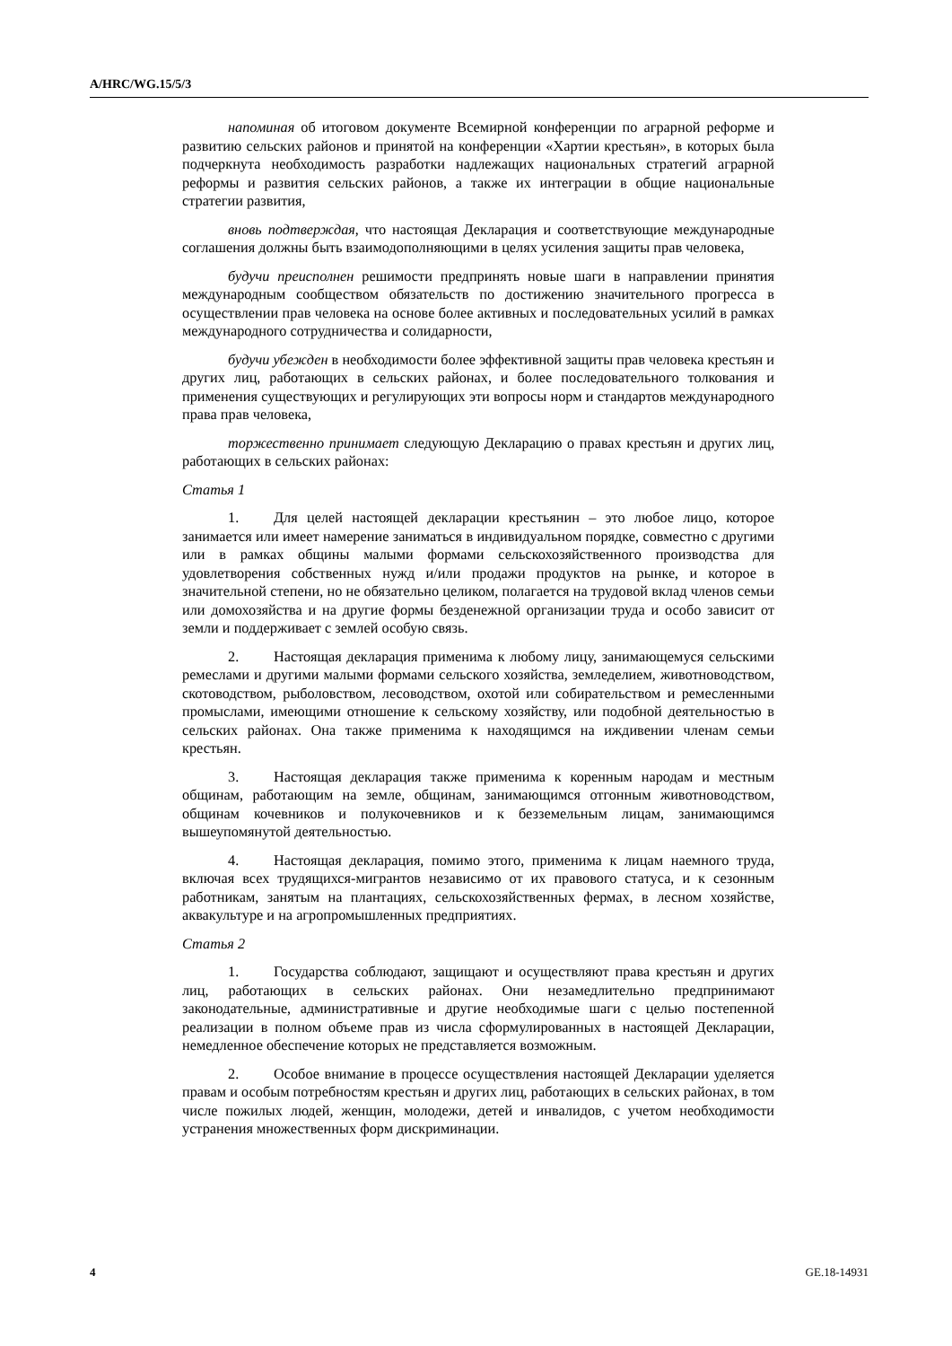A/HRC/WG.15/5/3
напоминая об итоговом документе Всемирной конференции по аграрной реформе и развитию сельских районов и принятой на конференции «Хартии крестьян», в которых была подчеркнута необходимость разработки надлежащих национальных стратегий аграрной реформы и развития сельских районов, а также их интеграции в общие национальные стратегии развития,
вновь подтверждая, что настоящая Декларация и соответствующие международные соглашения должны быть взаимодополняющими в целях усиления защиты прав человека,
будучи преисполнен решимости предпринять новые шаги в направлении принятия международным сообществом обязательств по достижению значительного прогресса в осуществлении прав человека на основе более активных и последовательных усилий в рамках международного сотрудничества и солидарности,
будучи убежден в необходимости более эффективной защиты прав человека крестьян и других лиц, работающих в сельских районах, и более последовательного толкования и применения существующих и регулирующих эти вопросы норм и стандартов международного права прав человека,
торжественно принимает следующую Декларацию о правах крестьян и других лиц, работающих в сельских районах:
Статья 1
1. Для целей настоящей декларации крестьянин – это любое лицо, которое занимается или имеет намерение заниматься в индивидуальном порядке, совместно с другими или в рамках общины малыми формами сельскохозяйственного производства для удовлетворения собственных нужд и/или продажи продуктов на рынке, и которое в значительной степени, но не обязательно целиком, полагается на трудовой вклад членов семьи или домохозяйства и на другие формы безденежной организации труда и особо зависит от земли и поддерживает с землей особую связь.
2. Настоящая декларация применима к любому лицу, занимающемуся сельскими ремеслами и другими малыми формами сельского хозяйства, земледелием, животноводством, скотоводством, рыболовством, лесоводством, охотой или собирательством и ремесленными промыслами, имеющими отношение к сельскому хозяйству, или подобной деятельностью в сельских районах. Она также применима к находящимся на иждивении членам семьи крестьян.
3. Настоящая декларация также применима к коренным народам и местным общинам, работающим на земле, общинам, занимающимся отгонным животноводством, общинам кочевников и полукочевников и к безземельным лицам, занимающимся вышеупомянутой деятельностью.
4. Настоящая декларация, помимо этого, применима к лицам наемного труда, включая всех трудящихся-мигрантов независимо от их правового статуса, и к сезонным работникам, занятым на плантациях, сельскохозяйственных фермах, в лесном хозяйстве, аквакультуре и на агропромышленных предприятиях.
Статья 2
1. Государства соблюдают, защищают и осуществляют права крестьян и других лиц, работающих в сельских районах. Они незамедлительно предпринимают законодательные, административные и другие необходимые шаги с целью постепенной реализации в полном объеме прав из числа сформулированных в настоящей Декларации, немедленное обеспечение которых не представляется возможным.
2. Особое внимание в процессе осуществления настоящей Декларации уделяется правам и особым потребностям крестьян и других лиц, работающих в сельских районах, в том числе пожилых людей, женщин, молодежи, детей и инвалидов, с учетом необходимости устранения множественных форм дискриминации.
4 GE.18-14931